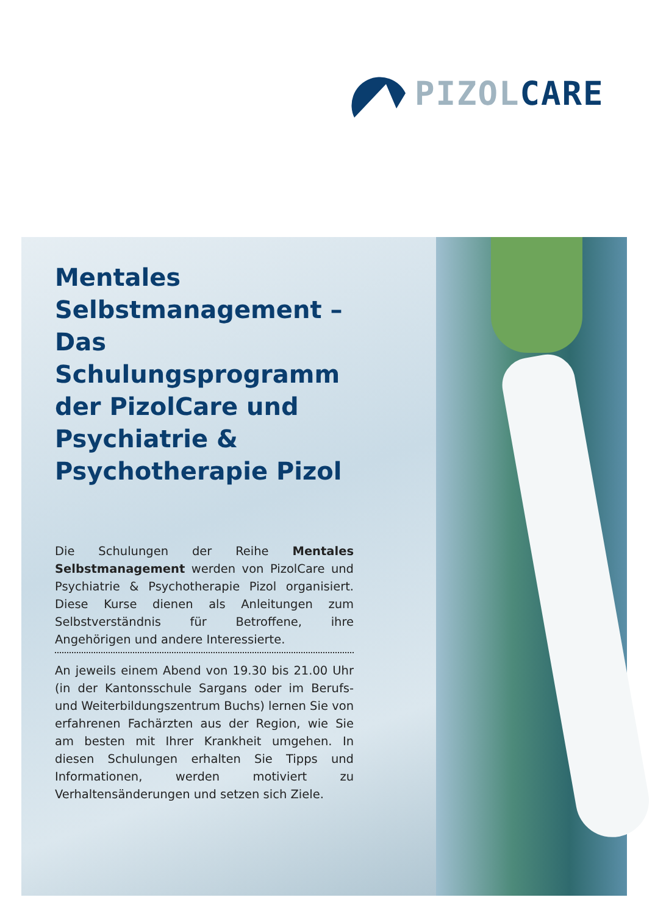PIZOL CARE
Mentales Selbstmanagement – Das Schulungsprogramm der PizolCare und Psychiatrie & Psychotherapie Pizol
Die Schulungen der Reihe Mentales Selbstmanagement werden von PizolCare und Psychiatrie & Psychotherapie Pizol organisiert. Diese Kurse dienen als Anleitungen zum Selbstverständnis für Betroffene, ihre Angehörigen und andere Interessierte.
An jeweils einem Abend von 19.30 bis 21.00 Uhr (in der Kantonsschule Sargans oder im Berufs- und Weiterbildungszentrum Buchs) lernen Sie von erfahrenen Fachärzten aus der Region, wie Sie am besten mit Ihrer Krankheit umgehen. In diesen Schulungen erhalten Sie Tipps und Informationen, werden motiviert zu Verhaltensänderungen und setzen sich Ziele.